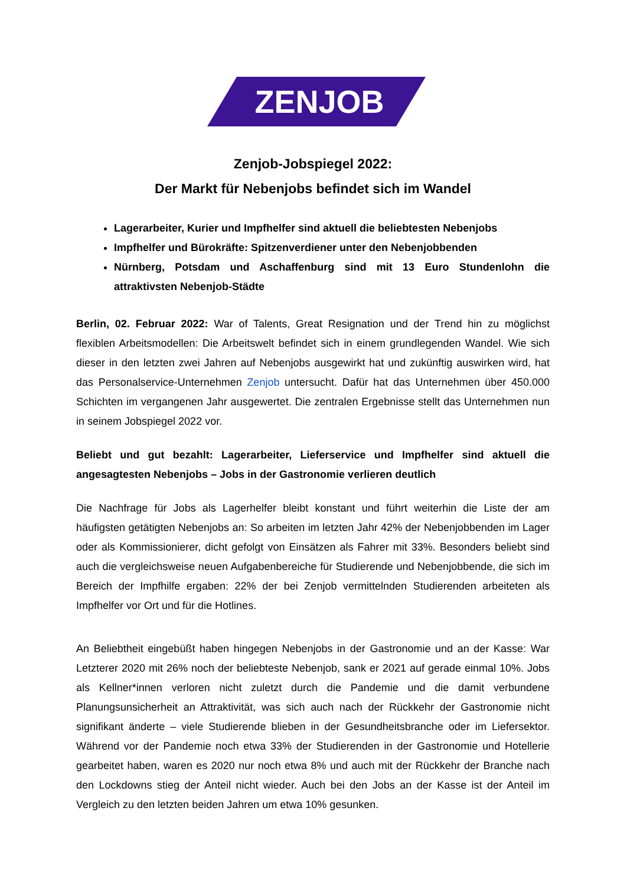ZENJOB
Zenjob-Jobspiegel 2022:
Der Markt für Nebenjobs befindet sich im Wandel
Lagerarbeiter, Kurier und Impfhelfer sind aktuell die beliebtesten Nebenjobs
Impfhelfer und Bürokräfte: Spitzenverdiener unter den Nebenjobbenden
Nürnberg, Potsdam und Aschaffenburg sind mit 13 Euro Stundenlohn die attraktivsten Nebenjob-Städte
Berlin, 02. Februar 2022: War of Talents, Great Resignation und der Trend hin zu möglichst flexiblen Arbeitsmodellen: Die Arbeitswelt befindet sich in einem grundlegenden Wandel. Wie sich dieser in den letzten zwei Jahren auf Nebenjobs ausgewirkt hat und zukünftig auswirken wird, hat das Personalservice-Unternehmen Zenjob untersucht. Dafür hat das Unternehmen über 450.000 Schichten im vergangenen Jahr ausgewertet. Die zentralen Ergebnisse stellt das Unternehmen nun in seinem Jobspiegel 2022 vor.
Beliebt und gut bezahlt: Lagerarbeiter, Lieferservice und Impfhelfer sind aktuell die angesagtesten Nebenjobs – Jobs in der Gastronomie verlieren deutlich
Die Nachfrage für Jobs als Lagerhelfer bleibt konstant und führt weiterhin die Liste der am häufigsten getätigten Nebenjobs an: So arbeiten im letzten Jahr 42% der Nebenjobbenden im Lager oder als Kommissionierer, dicht gefolgt von Einsätzen als Fahrer mit 33%. Besonders beliebt sind auch die vergleichsweise neuen Aufgabenbereiche für Studierende und Nebenjobbende, die sich im Bereich der Impfhilfe ergaben: 22% der bei Zenjob vermittelnden Studierenden arbeiteten als Impfhelfer vor Ort und für die Hotlines.
An Beliebtheit eingebüßt haben hingegen Nebenjobs in der Gastronomie und an der Kasse: War Letzterer 2020 mit 26% noch der beliebteste Nebenjob, sank er 2021 auf gerade einmal 10%. Jobs als Kellner*innen verloren nicht zuletzt durch die Pandemie und die damit verbundene Planungsunsicherheit an Attraktivität, was sich auch nach der Rückkehr der Gastronomie nicht signifikant änderte – viele Studierende blieben in der Gesundheitsbranche oder im Liefersektor. Während vor der Pandemie noch etwa 33% der Studierenden in der Gastronomie und Hotellerie gearbeitet haben, waren es 2020 nur noch etwa 8% und auch mit der Rückkehr der Branche nach den Lockdowns stieg der Anteil nicht wieder. Auch bei den Jobs an der Kasse ist der Anteil im Vergleich zu den letzten beiden Jahren um etwa 10% gesunken.